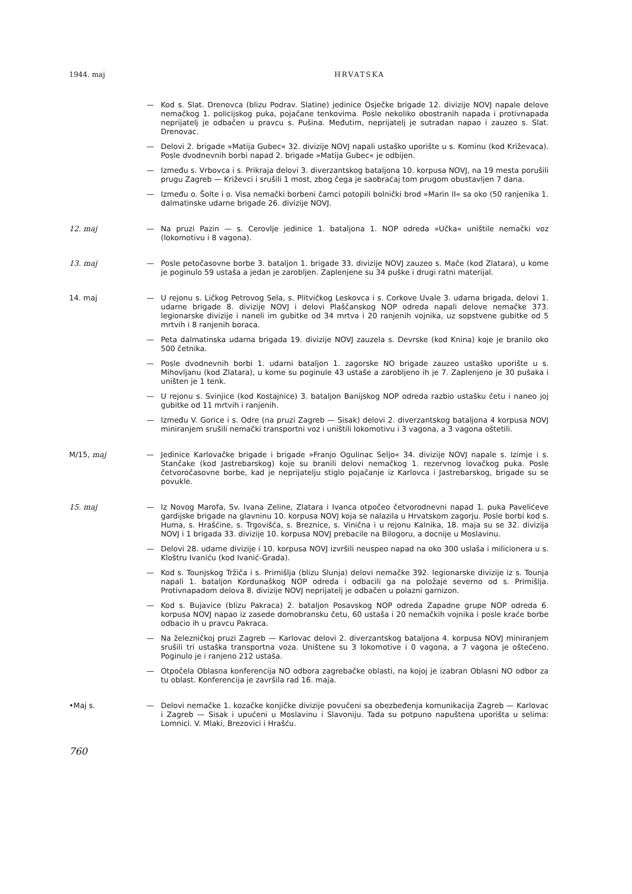1944. maj HRVATSKA
— Kod s. Slat. Drenovca (blizu Podrav. Slatine) jedinice Osječke brigade 12. divizije NOVJ napale delove nemačkog 1. policijskog puka, pojačane tenkovima. Posle nekoliko obostranih napada i protivnapada neprijatelj je odbačen u pravcu s. Pušina. Međutim, neprijatelj je sutradan napao i zauzeo s. Slat. Drenovac.
— Delovi 2. brigade »Matija Gubec« 32. divizije NOVJ napali ustaško uporište u s. Kominu (kod Križevaca). Posle dvodnevnih borbi napad 2. brigade »Matija Gubec« je odbijen.
— Između s. Vrbovca i s. Prikraja delovi 3. diverzantskog bataljona 10. korpusa NOVJ, na 19 mesta porušili prugu Zagreb — Križevci i srušili 1 most, zbog čega je saobraćaj tom prugom obustavljen 7 dana.
— Između o. Šolte i o. Visa nemački borbeni čamci potopili bolnički brod »Marin II« sa oko (50 ranjenika 1. dalmatinske udarne brigade 26. divizije NOVJ.
12. maj
— Na pruzi Pazin — s. Cerovlje jedinice 1. bataljona 1. NOP odreda »Učka« uništile nemački voz (lokomotivu i 8 vagona).
13. maj
— Posle petočasovne borbe 3. bataljon 1. brigade 33. divizije NOVJ zauzeo s. Mače (kod Zlatara), u kome je poginulo 59 ustaša a jedan je zarobljen. Zaplenjene su 34 puške i drugi ratni materijal.
14. maj
— U rejonu s. Ličkog Petrovog Sela, s. Plitvičkog Leskovca i s. Corkove Uvale 3. udarna brigada, delovi 1. udarne brigade 8. divizije NOVJ i delovi Plaščanskog NOP odreda napali delove nemačke 373. legionarske divizije i naneli im gubitke od 34 mrtva i 20 ranjenih vojnika, uz sopstvene gubitke od 5 mrtvih i 8 ranjenih boraca.
— Peta dalmatinska udarna brigada 19. divizije NOVJ zauzela s. Devrske (kod Knina) koje je branilo oko 500 četnika.
— Posle dvodnevnih borbi 1. udarni bataljon 1. zagorske NO brigade zauzeo ustaško uporište u s. Mihovljanu (kod Zlatara), u kome su poginule 43 ustaše a zarobljeno ih je 7. Zaplenjeno je 30 pušaka i uništen je 1 tenk.
— U rejonu s. Svinjice (kod Kostajnice) 3. bataljon Banijskog NOP odreda razbio ustašku četu i naneo joj gubitke od 11 mrtvih i ranjenih.
— Između V. Gorice i s. Odre (na pruzi Zagreb — Sisak) delovi 2. diverzantskog bataljona 4 korpusa NOVJ miniranjem srušili nemački transportni voz i uništili lokomotivu i 3 vagona, a 3 vagona oštetili.
M/15, maj
— Jedinice Karlovačke brigade i brigade »Franjo Ogulinac Seljo« 34. divizije NOVJ napale s. Izimje i s. Stančake (kod Jastrebarskog) koje su branili delovi nemačkog 1. rezervnog lovačkog puka. Posle četvoročasovne borbe, kad je neprijatelju stiglo pojačanje iz Karlovca i Jastrebarskog, brigade su se povukle.
15. maj
— Iz Novog Marofa, Sv. Ivana Zeline, Zlatara i Ivanca otpočeo četvorodnevni napad 1. puka Pavelićeve gardijske brigade na glavninu 10. korpusa NOVJ koja se nalazila u Hrvatskom zagorju. Posle borbi kod s. Huma, s. Hrašćine, s. Trgovišća, s. Breznice, s. Viničnа i u rejonu Kalnika, 18. maja su se 32. divizija NOVJ i 1 brigada 33. divizije 10. korpusa NOVJ prebacile na Bilogoru, a docnije u Moslavinu.
— Delovi 28. udarne divizije i 10. korpusa NOVJ izvršili neuspeo napad na oko 300 uslaša i milicionera u s. Kloštru Ivaniću (kod Ivanić-Grada).
— Kod s. Tounjskog Tržiča i s. Primišlja (blizu Slunja) delovi nemačke 392. legionarske divizije iz s. Tounja napali 1. bataljon Kordunaškog NOP odreda i odbacili ga na položaje severno od s. Primišlja. Protivnapadom delova 8. divizije NOVJ neprijatelj je odbačen u polazni garnizon.
— Kod s. Bujavice (blizu Pakraca) 2. bataljon Posavskog NOP odreda Zapadne grupe NOP odreda 6. korpusa NOVJ napao iz zasede domobransku četu, 60 ustaša i 20 nemačkih vojnika i posle kraće borbe odbacio ih u pravcu Pakraca.
— Na železničkoj pruzi Zagreb — Karlovac delovi 2. diverzantskog bataljona 4. korpusa NOVJ miniranjem srušili tri ustaška transportna voza. Uništene su 3 lokomotive i 0 vagona, a 7 vagona je oštećeno. Poginulo je i ranjeno 212 ustaša.
— Otpočela Oblasna konferencija NO odbora zagrebačke oblasti, na kojoj je izabran Oblasni NO odbor za tu oblast. Konferencija je završila rad 16. maja.
•Maj s.
— Delovi nemačke 1. kozačke konjičke divizije povučeni sa obezbeđenja komunikacija Zagreb — Karlovac i Zagreb — Sisak i upućeni u Moslavinu i Slavoniju. Tada su potpuno napuštena uporišta u selima: Lomnici. V. Mlaki, Brezovici i Hrašću.
760